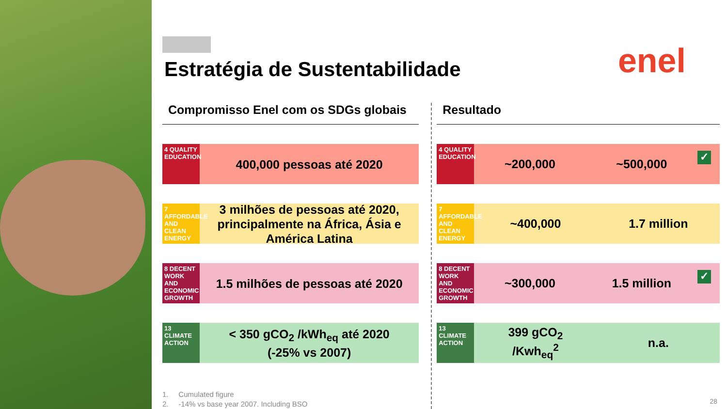Estratégia de Sustentabilidade
enel
Compromisso Enel com os SDGs globais
4 QUALITY EDUCATION
400,000 pessoas até 2020
7 AFFORDABLE AND CLEAN ENERGY
3 milhões de pessoas até 2020, principalmente na África, Ásia e América Latina
8 DECENT WORK AND ECONOMIC GROWTH
1.5 milhões de pessoas até 2020
13 CLIMATE ACTION
< 350 gCO<sub>2</sub> /kWh<sub>eq</sub> até 2020
(-25% vs 2007)
1. Cumulated figure
2. -14% vs base year 2007. Including BSO
Resultado
4 QUALITY EDUCATION
~200,000 ~500,000
✓
7 AFFORDABLE AND CLEAN ENERGY
~400,000 1.7 million
8 DECENT WORK AND ECONOMIC GROWTH
~300,000 1.5 million
✓
13 CLIMATE ACTION
399 gCO<sub>2</sub>
/Kwh<sub>eq</sub><sup>2</sup>
n.a.
28